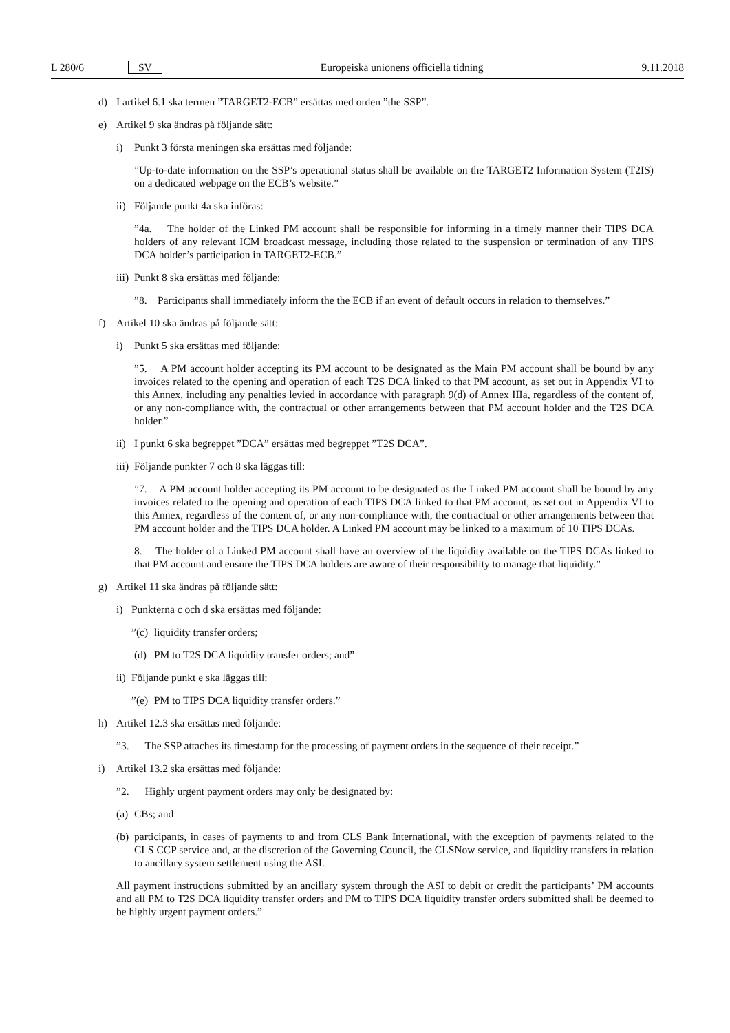L 280/6 SV Europeiska unionens officiella tidning 9.11.2018
d) I artikel 6.1 ska termen ”TARGET2-ECB” ersättas med orden ”the SSP”.
e) Artikel 9 ska ändras på följande sätt:
i) Punkt 3 första meningen ska ersättas med följande:
”Up-to-date information on the SSP’s operational status shall be available on the TARGET2 Information System (T2IS) on a dedicated webpage on the ECB’s website.”
ii) Följande punkt 4a ska införas:
”4a. The holder of the Linked PM account shall be responsible for informing in a timely manner their TIPS DCA holders of any relevant ICM broadcast message, including those related to the suspension or termination of any TIPS DCA holder’s participation in TARGET2-ECB.”
iii) Punkt 8 ska ersättas med följande:
”8. Participants shall immediately inform the the ECB if an event of default occurs in relation to themselves.”
f) Artikel 10 ska ändras på följande sätt:
i) Punkt 5 ska ersättas med följande:
”5. A PM account holder accepting its PM account to be designated as the Main PM account shall be bound by any invoices related to the opening and operation of each T2S DCA linked to that PM account, as set out in Appendix VI to this Annex, including any penalties levied in accordance with paragraph 9(d) of Annex IIIa, regardless of the content of, or any non-compliance with, the contractual or other arrangements between that PM account holder and the T2S DCA holder.”
ii) I punkt 6 ska begreppet ”DCA” ersättas med begreppet ”T2S DCA”.
iii) Följande punkter 7 och 8 ska läggas till:
”7. A PM account holder accepting its PM account to be designated as the Linked PM account shall be bound by any invoices related to the opening and operation of each TIPS DCA linked to that PM account, as set out in Appendix VI to this Annex, regardless of the content of, or any non-compliance with, the contractual or other arrangements between that PM account holder and the TIPS DCA holder. A Linked PM account may be linked to a maximum of 10 TIPS DCAs.
8. The holder of a Linked PM account shall have an overview of the liquidity available on the TIPS DCAs linked to that PM account and ensure the TIPS DCA holders are aware of their responsibility to manage that liquidity.”
g) Artikel 11 ska ändras på följande sätt:
i) Punkterna c och d ska ersättas med följande:
”(c) liquidity transfer orders;
(d) PM to T2S DCA liquidity transfer orders; and”
ii) Följande punkt e ska läggas till:
”(e) PM to TIPS DCA liquidity transfer orders.”
h) Artikel 12.3 ska ersättas med följande:
”3. The SSP attaches its timestamp for the processing of payment orders in the sequence of their receipt.”
i) Artikel 13.2 ska ersättas med följande:
”2. Highly urgent payment orders may only be designated by:
(a) CBs; and
(b) participants, in cases of payments to and from CLS Bank International, with the exception of payments related to the CLS CCP service and, at the discretion of the Governing Council, the CLSNow service, and liquidity transfers in relation to ancillary system settlement using the ASI.
All payment instructions submitted by an ancillary system through the ASI to debit or credit the participants’ PM accounts and all PM to T2S DCA liquidity transfer orders and PM to TIPS DCA liquidity transfer orders submitted shall be deemed to be highly urgent payment orders.”